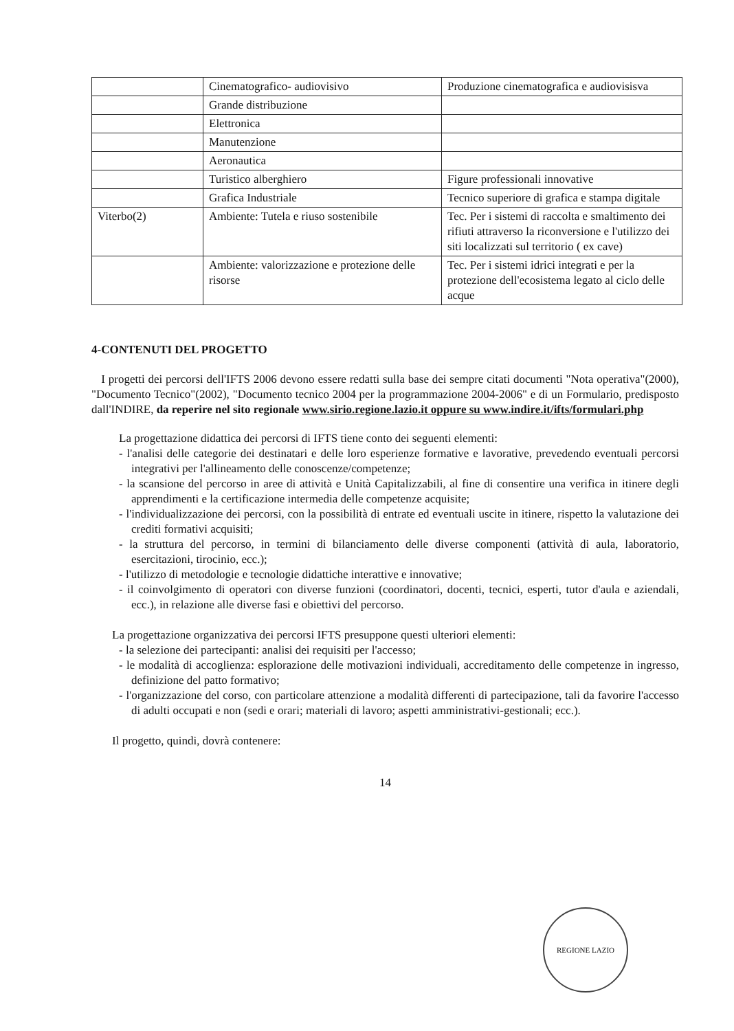| | Cinematografico- audiovisivo | Produzione cinematografica e audiovisisva |
| | Grande distribuzione | |
| | Elettronica | |
| | Manutenzione | |
| | Aeronautica | |
| | Turistico alberghiero | Figure professionali innovative |
| | Grafica Industriale | Tecnico superiore di grafica e stampa digitale |
| Viterbo(2) | Ambiente: Tutela e riuso sostenibile | Tec. Per i sistemi di raccolta e smaltimento dei rifiuti attraverso la riconversione e l'utilizzo dei siti localizzati sul territorio ( ex cave) |
| | Ambiente: valorizzazione e protezione delle risorse | Tec. Per i sistemi idrici integrati e per la protezione dell'ecosistema legato al ciclo delle acque |
4-CONTENUTI DEL PROGETTO
I progetti dei percorsi dell'IFTS 2006 devono essere redatti sulla base dei sempre citati documenti "Nota operativa"(2000), "Documento Tecnico"(2002), "Documento tecnico 2004 per la programmazione 2004-2006" e di un Formulario, predisposto dall'INDIRE, da reperire nel sito regionale www.sirio.regione.lazio.it oppure su www.indire.it/ifts/formulari.php
La progettazione didattica dei percorsi di IFTS tiene conto dei seguenti elementi:
- l'analisi delle categorie dei destinatari e delle loro esperienze formative e lavorative, prevedendo eventuali percorsi integrativi per l'allineamento delle conoscenze/competenze;
- la scansione del percorso in aree di attività e Unità Capitalizzabili, al fine di consentire una verifica in itinere degli apprendimenti e la certificazione intermedia delle competenze acquisite;
- l'individualizzazione dei percorsi, con la possibilità di entrate ed eventuali uscite in itinere, rispetto la valutazione dei crediti formativi acquisiti;
- la struttura del percorso, in termini di bilanciamento delle diverse componenti (attività di aula, laboratorio, esercitazioni, tirocinio, ecc.);
- l'utilizzo di metodologie e tecnologie didattiche interattive e innovative;
- il coinvolgimento di operatori con diverse funzioni (coordinatori, docenti, tecnici, esperti, tutor d'aula e aziendali, ecc.), in relazione alle diverse fasi e obiettivi del percorso.
La progettazione organizzativa dei percorsi IFTS presuppone questi ulteriori elementi:
- la selezione dei partecipanti: analisi dei requisiti per l'accesso;
- le modalità di accoglienza: esplorazione delle motivazioni individuali, accreditamento delle competenze in ingresso, definizione del patto formativo;
- l'organizzazione del corso, con particolare attenzione a modalità differenti di partecipazione, tali da favorire l'accesso di adulti occupati e non (sedi e orari; materiali di lavoro; aspetti amministrativi-gestionali; ecc.).
Il progetto, quindi, dovrà contenere:
14
REGIONE LAZIO